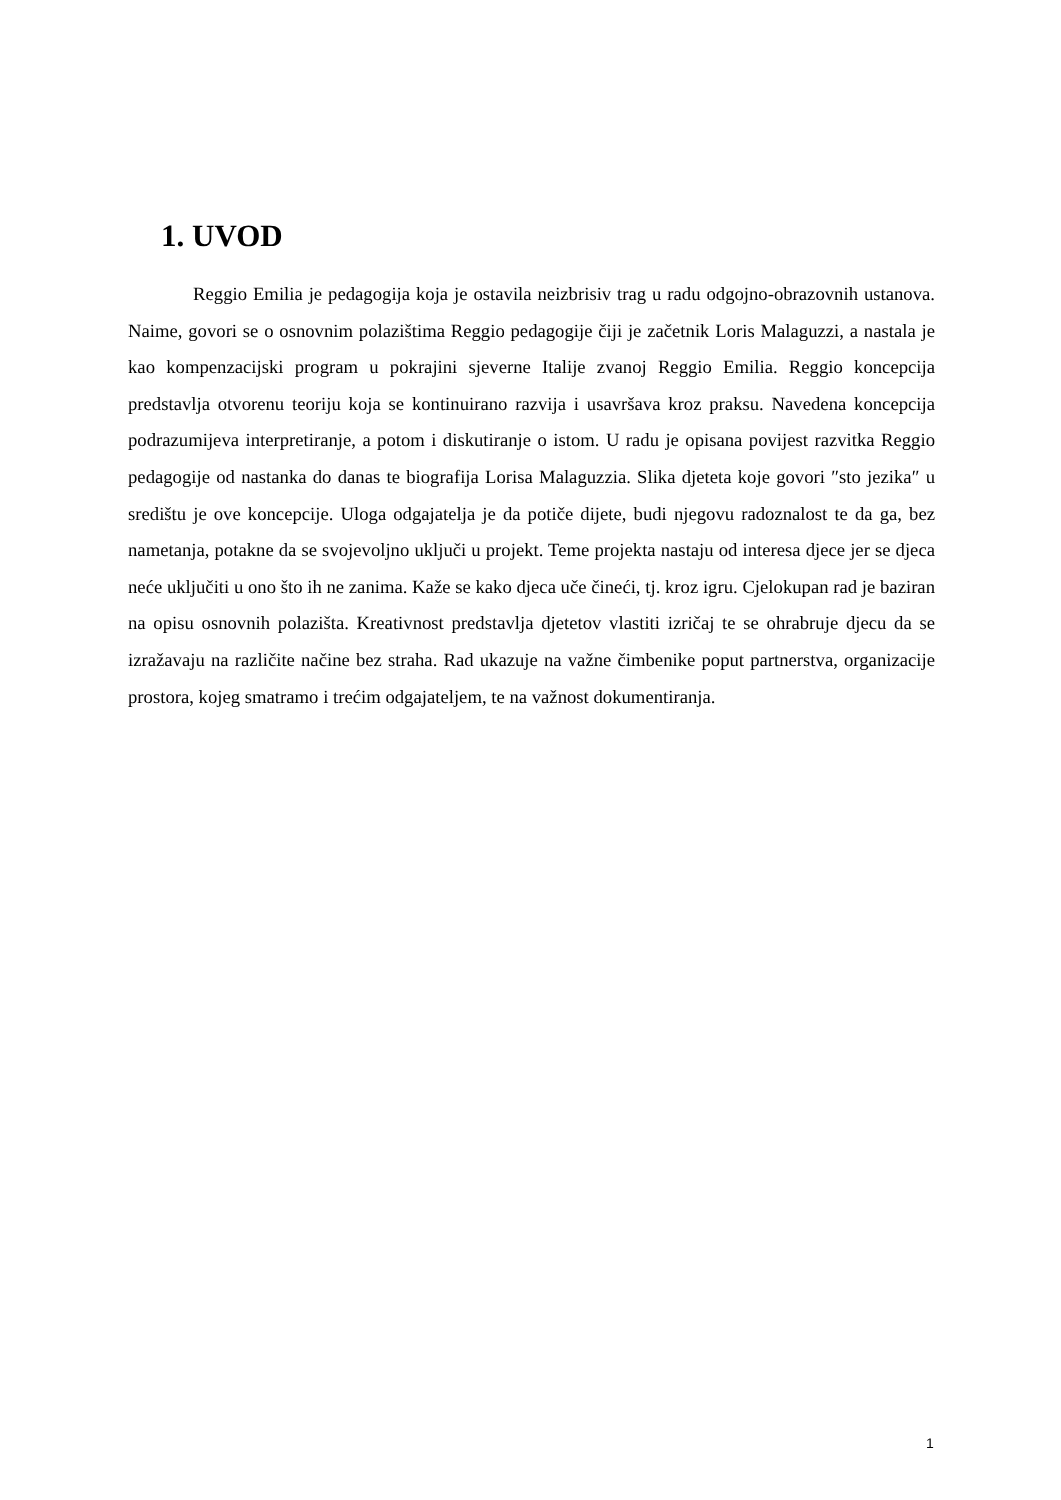1. UVOD
Reggio Emilia je pedagogija koja je ostavila neizbrisiv trag u radu odgojno-obrazovnih ustanova. Naime, govori se o osnovnim polazištima Reggio pedagogije čiji je začetnik Loris Malaguzzi, a nastala je kao kompenzacijski program u pokrajini sjeverne Italije zvanoj Reggio Emilia. Reggio koncepcija predstavlja otvorenu teoriju koja se kontinuirano razvija i usavršava kroz praksu. Navedena koncepcija podrazumijeva interpretiranje, a potom i diskutiranje o istom. U radu je opisana povijest razvitka Reggio pedagogije od nastanka do danas te biografija Lorisa Malaguzzia. Slika djeteta koje govori ″sto jezika″ u središtu je ove koncepcije. Uloga odgajatelja je da potiče dijete, budi njegovu radoznalost te da ga, bez nametanja, potakne da se svojevoljno uključi u projekt. Teme projekta nastaju od interesa djece jer se djeca neće uključiti u ono što ih ne zanima. Kaže se kako djeca uče čineći, tj. kroz igru. Cjelokupan rad je baziran na opisu osnovnih polazišta. Kreativnost predstavlja djetetov vlastiti izričaj te se ohrabruje djecu da se izražavaju na različite načine bez straha. Rad ukazuje na važne čimbenike poput partnerstva, organizacije prostora, kojeg smatramo i trećim odgajateljem, te na važnost dokumentiranja.
1